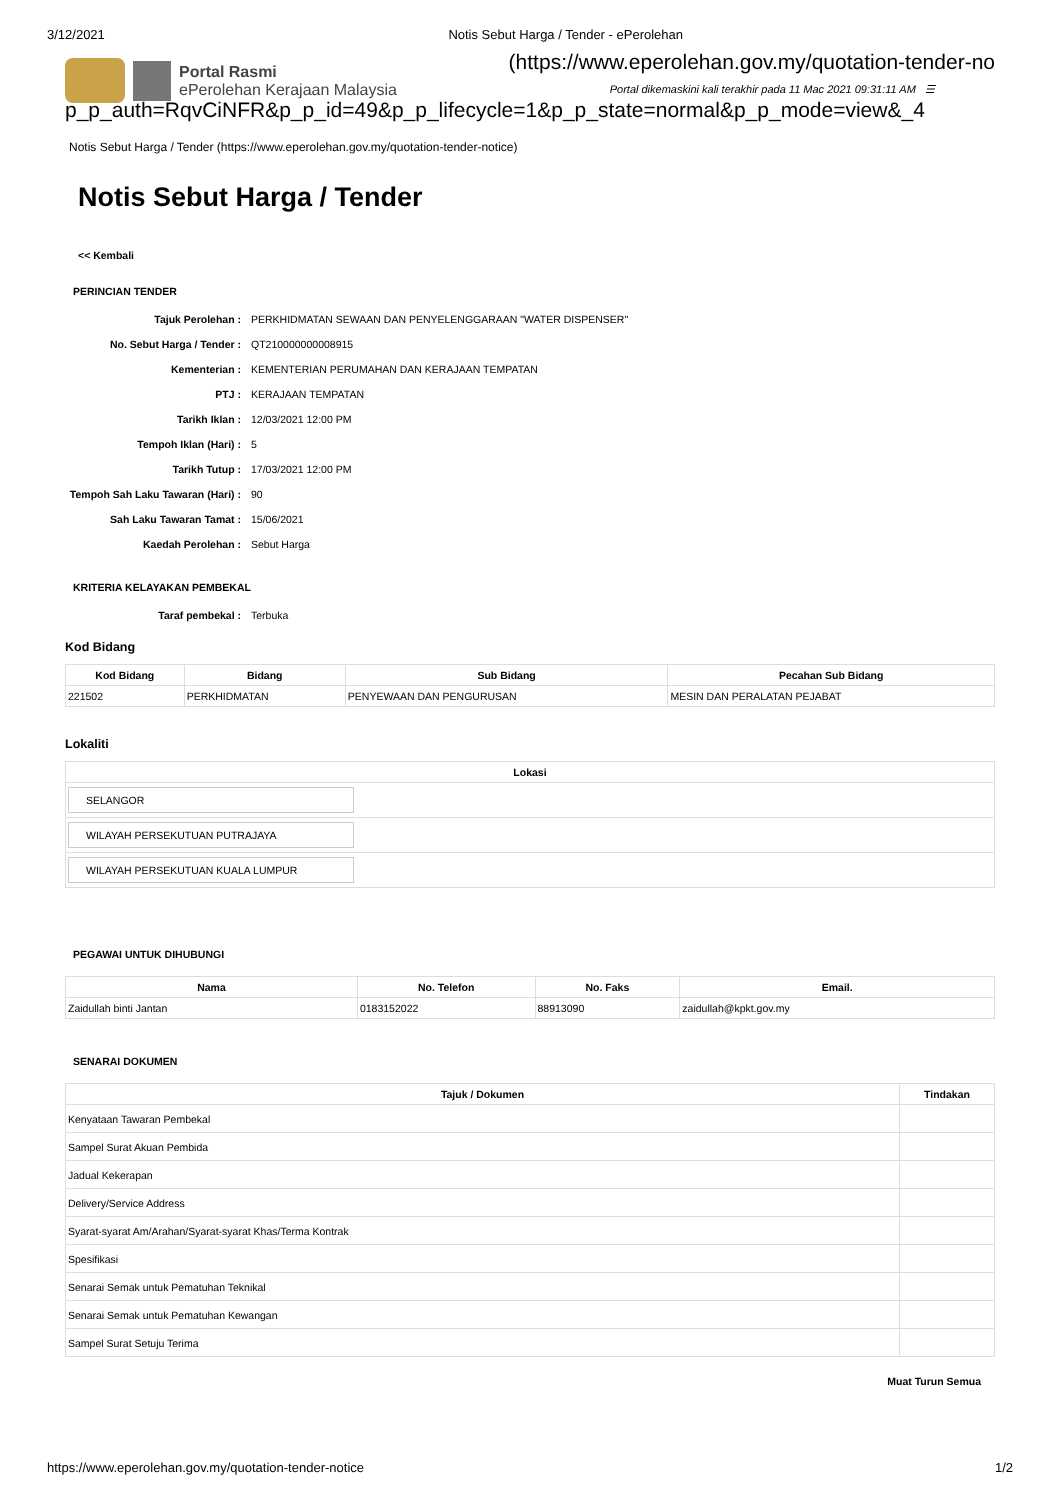3/12/2021 Notis Sebut Harga / Tender - ePerolehan
(https://www.eperolehan.gov.my/quotation-tender-no
Portal Rasmi
ePerolehan Kerajaan Malaysia
Portal dikemaskini kali terakhir pada 11 Mac 2021 09:31:11 AM ☰
p_p_auth=RqvCiNFR&p_p_id=49&p_p_lifecycle=1&p_p_state=normal&p_p_mode=view&_4
Notis Sebut Harga / Tender (https://www.eperolehan.gov.my/quotation-tender-notice)
Notis Sebut Harga / Tender
<< Kembali
PERINCIAN TENDER
Tajuk Perolehan : PERKHIDMATAN SEWAAN DAN PENYELENGGARAAN "WATER DISPENSER"
No. Sebut Harga / Tender : QT210000000008915
Kementerian : KEMENTERIAN PERUMAHAN DAN KERAJAAN TEMPATAN
PTJ : KERAJAAN TEMPATAN
Tarikh Iklan : 12/03/2021 12:00 PM
Tempoh Iklan (Hari) : 5
Tarikh Tutup : 17/03/2021 12:00 PM
Tempoh Sah Laku Tawaran (Hari) : 90
Sah Laku Tawaran Tamat : 15/06/2021
Kaedah Perolehan : Sebut Harga
KRITERIA KELAYAKAN PEMBEKAL
Taraf pembekal : Terbuka
Kod Bidang
| Kod Bidang | Bidang | Sub Bidang | Pecahan Sub Bidang |
| --- | --- | --- | --- |
| 221502 | PERKHIDMATAN | PENYEWAAN DAN PENGURUSAN | MESIN DAN PERALATAN PEJABAT |
Lokaliti
| Lokasi |
| --- |
| SELANGOR |
| WILAYAH PERSEKUTUAN PUTRAJAYA |
| WILAYAH PERSEKUTUAN KUALA LUMPUR |
PEGAWAI UNTUK DIHUBUNGI
| Nama | No. Telefon | No. Faks | Email. |
| --- | --- | --- | --- |
| Zaidullah binti Jantan | 0183152022 | 88913090 | zaidullah@kpkt.gov.my |
SENARAI DOKUMEN
| Tajuk / Dokumen | Tindakan |
| --- | --- |
| Kenyataan Tawaran Pembekal | |
| Sampel Surat Akuan Pembida | |
| Jadual Kekerapan | |
| Delivery/Service Address | |
| Syarat-syarat Am/Arahan/Syarat-syarat Khas/Terma Kontrak | |
| Spesifikasi | |
| Senarai Semak untuk Pematuhan Teknikal | |
| Senarai Semak untuk Pematuhan Kewangan | |
| Sampel Surat Setuju Terima | |
Muat Turun Semua
https://www.eperolehan.gov.my/quotation-tender-notice 1/2